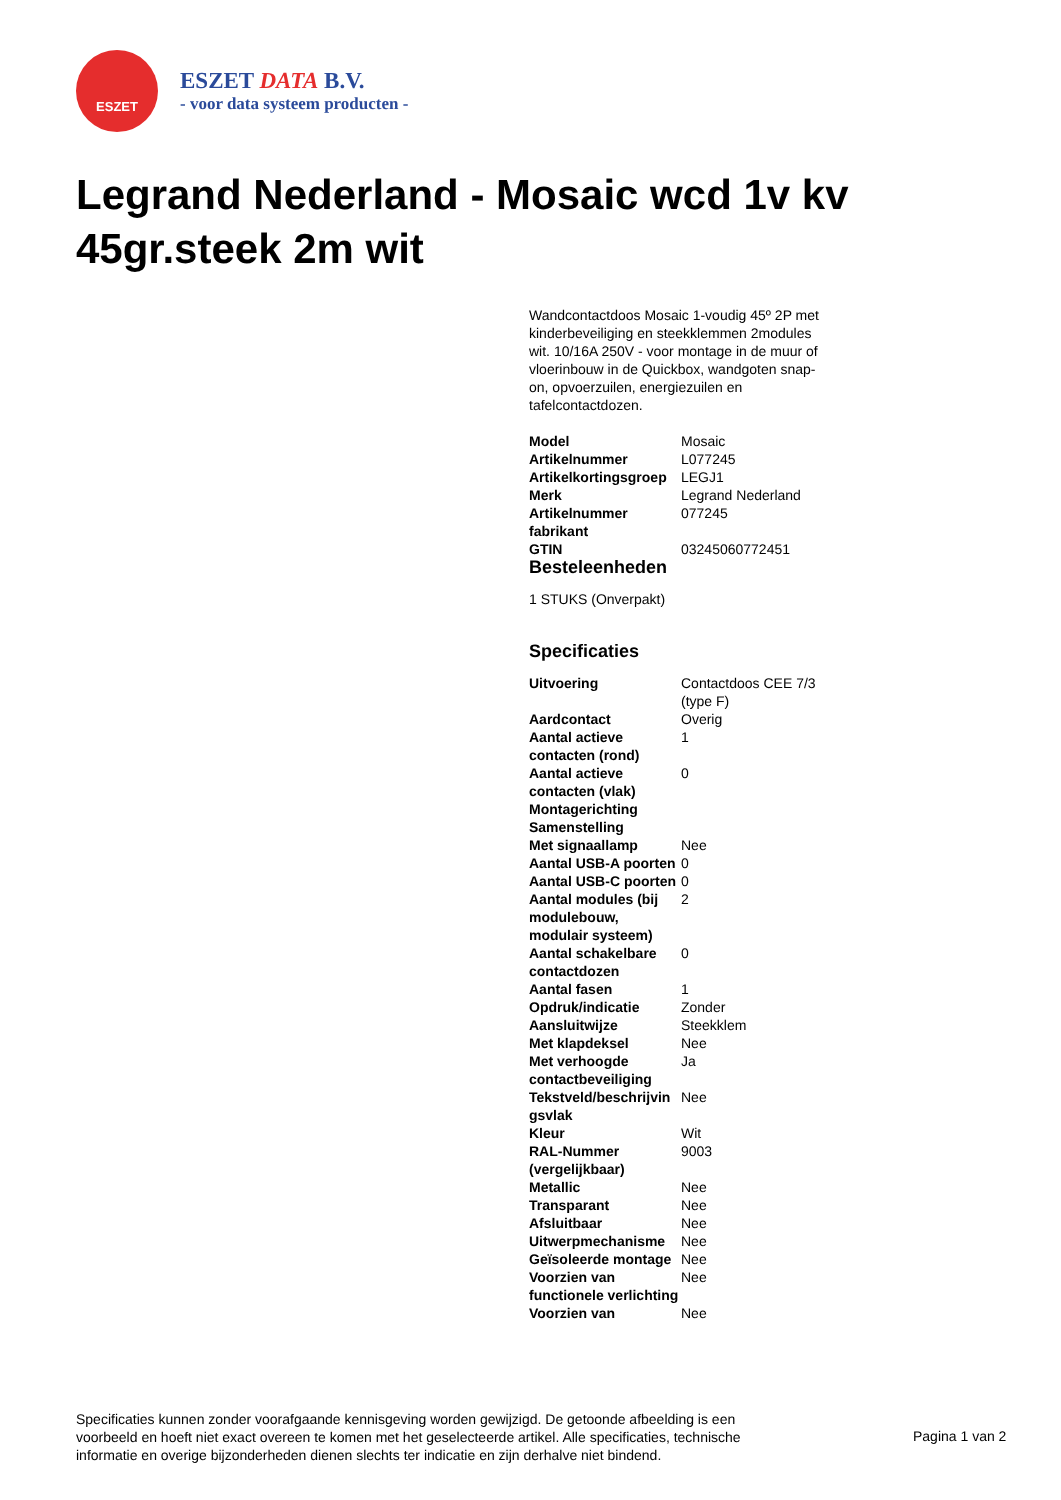ESZET
ESZET DATA B.V.
- voor data systeem producten -
Legrand Nederland - Mosaic wcd 1v kv 45gr.steek 2m wit
Wandcontactdoos Mosaic 1-voudig 45º 2P met kinderbeveiliging en steekklemmen 2modules wit. 10/16A 250V - voor montage in de muur of vloerinbouw in de Quickbox, wandgoten snap-on, opvoerzuilen, energiezuilen en tafelcontactdozen.
| Model | Mosaic |
| Artikelnummer | L077245 |
| Artikelkortingsgroep | LEGJ1 |
| Merk | Legrand Nederland |
| Artikelnummer fabrikant | 077245 |
| GTIN | 03245060772451 |
Besteleenheden
1 STUKS (Onverpakt)
Specificaties
| Uitvoering | Contactdoos CEE 7/3 (type F) |
| Aardcontact | Overig |
| Aantal actieve contacten (rond) | 1 |
| Aantal actieve contacten (vlak) | 0 |
| Montagerichting | |
| Samenstelling | |
| Met signaallamp | Nee |
| Aantal USB-A poorten | 0 |
| Aantal USB-C poorten | 0 |
| Aantal modules (bij modulebouw, modulair systeem) | 2 |
| Aantal schakelbare contactdozen | 0 |
| Aantal fasen | 1 |
| Opdruk/indicatie | Zonder |
| Aansluitwijze | Steekklem |
| Met klapdeksel | Nee |
| Met verhoogde contactbeveiliging | Ja |
| Tekstveld/beschrijvin gsvlak | Nee |
| Kleur | Wit |
| RAL-Nummer (vergelijkbaar) | 9003 |
| Metallic | Nee |
| Transparant | Nee |
| Afsluitbaar | Nee |
| Uitwerpmechanisme | Nee |
| Geïsoleerde montage | Nee |
| Voorzien van functionele verlichting | Nee |
| Voorzien van | Nee |
Specificaties kunnen zonder voorafgaande kennisgeving worden gewijzigd. De getoonde afbeelding is een voorbeeld en hoeft niet exact overeen te komen met het geselecteerde artikel. Alle specificaties, technische informatie en overige bijzonderheden dienen slechts ter indicatie en zijn derhalve niet bindend.
Pagina 1 van 2